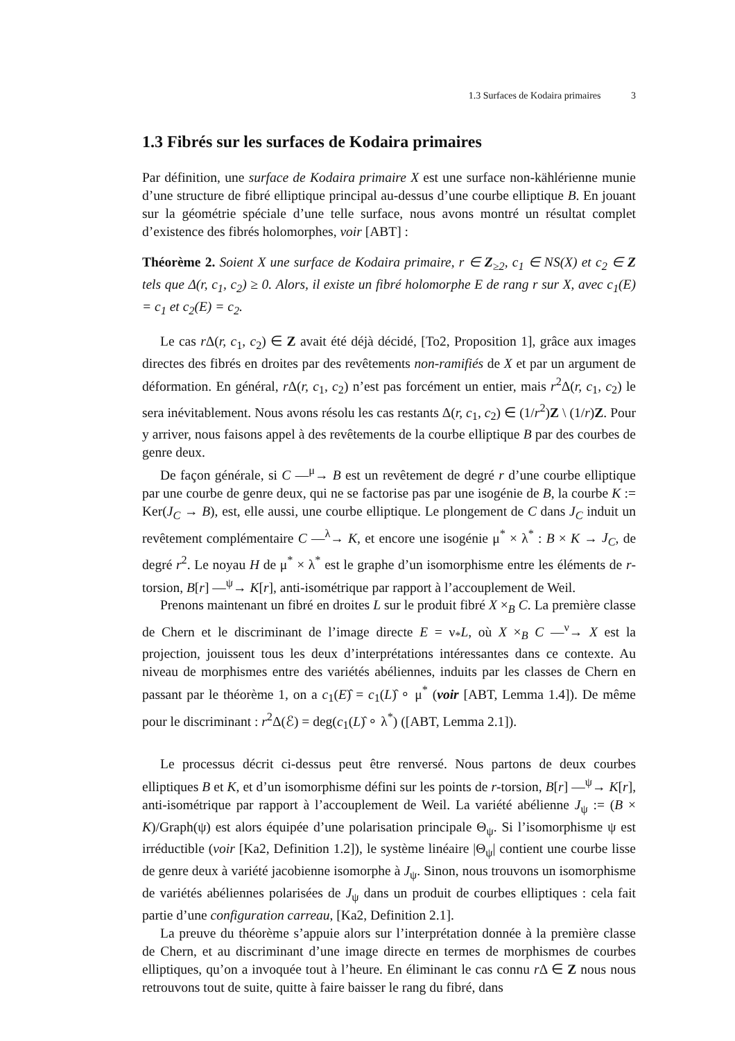1.3 Surfaces de Kodaira primaires 3
1.3 Fibrés sur les surfaces de Kodaira primaires
Par définition, une surface de Kodaira primaire X est une surface non-kählérienne munie d’une structure de fibré elliptique principal au-dessus d’une courbe elliptique B. En jouant sur la géométrie spéciale d’une telle surface, nous avons montré un résultat complet d’existence des fibrés holomorphes, voir [ABT] :
Théorème 2. Soient X une surface de Kodaira primaire, r ∈ Z<sub>≥2</sub>, c<sub>1</sub> ∈ NS(X) et c<sub>2</sub> ∈ Z tels que Δ(r, c<sub>1</sub>, c<sub>2</sub>) ≥ 0. Alors, il existe un fibré holomorphe E de rang r sur X, avec c<sub>1</sub>(E) = c<sub>1</sub> et c<sub>2</sub>(E) = c<sub>2</sub>.
Le cas r Δ(r, c<sub>1</sub>, c<sub>2</sub>) ∈ Z avait été déjà décidé, [To2, Proposition 1], grâce aux images directes des fibrés en droites par des revêtements non-ramifiés de X et par un argument de déformation. En général, r Δ(r, c<sub>1</sub>, c<sub>2</sub>) n’est pas forcément un entier, mais r<sup>2</sup>Δ(r, c<sub>1</sub>, c<sub>2</sub>) le sera inévitablement. Nous avons résolu les cas restants Δ(r, c<sub>1</sub>, c<sub>2</sub>) ∈ (1/r<sup>2</sup>)Z \ (1/r)Z. Pour y arriver, nous faisons appel à des revêtements de la courbe elliptique B par des courbes de genre deux.
De façon générale, si C —<sup>μ</sup>→ B est un revêtement de degré r d’une courbe elliptique par une courbe de genre deux, qui ne se factorise pas par une isogénie de B, la courbe K := Ker(J<sub>C</sub> → B), est, elle aussi, une courbe elliptique. Le plongement de C dans J<sub>C</sub> induit un revêtement complémentaire C —<sup>λ</sup>→ K, et encore une isogénie μ<sup>*</sup> × λ<sup>*</sup> : B × K → J<sub>C</sub>, de degré r<sup>2</sup>. Le noyau H de μ<sup>*</sup> × λ<sup>*</sup> est le graphe d’un isomorphisme entre les éléments de r-torsion, B[r] —<sup>ψ</sup>→ K[r], anti-isométrique par rapport à l’accouplement de Weil.
Prenons maintenant un fibré en droites L sur le produit fibré X ×<sub>B</sub> C. La première classe de Chern et le discriminant de l’image directe E = ν<sub>*</sub>L, où X ×<sub>B</sub> C —<sup>ν</sup>→ X est la projection, jouissent tous les deux d’interprétations intéressantes dans ce contexte. Au niveau de morphismes entre des variétés abéliennes, induits par les classes de Chern en passant par le théorème 1, on a c<sub>1</sub>(E)̂ = c<sub>1</sub>(L)̂ ∘ μ<sup>*</sup> (voir [ABT, Lemma 1.4]). De même pour le discriminant : r<sup>2</sup>Δ(ℰ) = deg(c<sub>1</sub>(L)̂ ∘ λ<sup>*</sup>) ([ABT, Lemma 2.1]).
Le processus décrit ci-dessus peut être renversé. Nous partons de deux courbes elliptiques B et K, et d’un isomorphisme défini sur les points de r-torsion, B[r] —<sup>ψ</sup>→ K[r], anti-isométrique par rapport à l’accouplement de Weil. La variété abélienne J<sub>ψ</sub> := (B × K)/Graph(ψ) est alors équipée d’une polarisation principale Θ<sub>ψ</sub>. Si l’isomorphisme ψ est irréductible (voir [Ka2, Definition 1.2]), le système linéaire |Θ<sub>ψ</sub>| contient une courbe lisse de genre deux à variété jacobienne isomorphe à J<sub>ψ</sub>. Sinon, nous trouvons un isomorphisme de variétés abéliennes polarisées de J<sub>ψ</sub> dans un produit de courbes elliptiques : cela fait partie d’une configuration carreau, [Ka2, Definition 2.1].
La preuve du théorème s’appuie alors sur l’interprétation donnée à la première classe de Chern, et au discriminant d’une image directe en termes de morphismes de courbes elliptiques, qu’on a invoquée tout à l’heure. En éliminant le cas connu r Δ ∈ Z nous nous retrouvons tout de suite, quitte à faire baisser le rang du fibré, dans